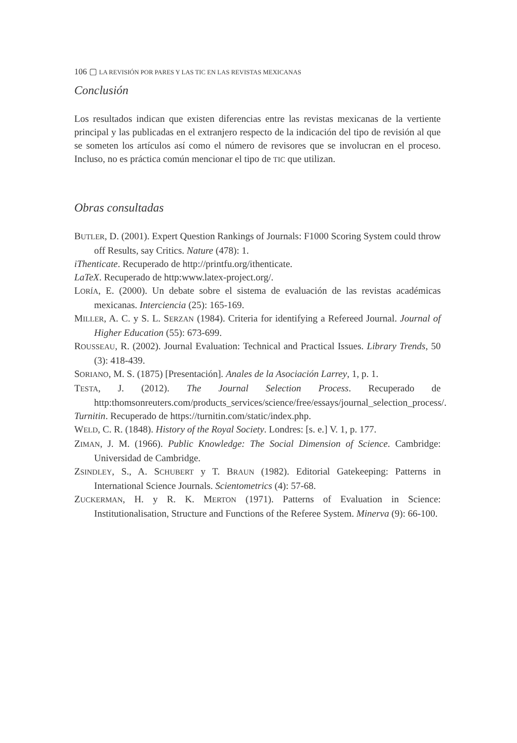106 ▢ LA REVISIÓN POR PARES Y LAS TIC EN LAS REVISTAS MEXICANAS
Conclusión
Los resultados indican que existen diferencias entre las revistas mexicanas de la vertiente principal y las publicadas en el extranjero respecto de la indicación del tipo de revisión al que se someten los artículos así como el número de revisores que se involucran en el proceso. Incluso, no es práctica común mencionar el tipo de TIC que utilizan.
Obras consultadas
BUTLER, D. (2001). Expert Question Rankings of Journals: F1000 Scoring System could throw off Results, say Critics. Nature (478): 1.
iThenticate. Recuperado de http://printfu.org/ithenticate.
LaTeX. Recuperado de http:www.latex-project.org/.
LORÍA, E. (2000). Un debate sobre el sistema de evaluación de las revistas académicas mexicanas. Interciencia (25): 165-169.
MILLER, A. C. y S. L. SERZAN (1984). Criteria for identifying a Refereed Journal. Journal of Higher Education (55): 673-699.
ROUSSEAU, R. (2002). Journal Evaluation: Technical and Practical Issues. Library Trends, 50 (3): 418-439.
SORIANO, M. S. (1875) [Presentación]. Anales de la Asociación Larrey, 1, p. 1.
TESTA, J. (2012). The Journal Selection Process. Recuperado de http:thomsonreuters.com/products_services/science/free/essays/journal_selection_process/.
Turnitin. Recuperado de https://turnitin.com/static/index.php.
WELD, C. R. (1848). History of the Royal Society. Londres: [s. e.] V. 1, p. 177.
ZIMAN, J. M. (1966). Public Knowledge: The Social Dimension of Science. Cambridge: Universidad de Cambridge.
ZSINDLEY, S., A. SCHUBERT y T. BRAUN (1982). Editorial Gatekeeping: Patterns in International Science Journals. Scientometrics (4): 57-68.
ZUCKERMAN, H. y R. K. MERTON (1971). Patterns of Evaluation in Science: Institutionalisation, Structure and Functions of the Referee System. Minerva (9): 66-100.